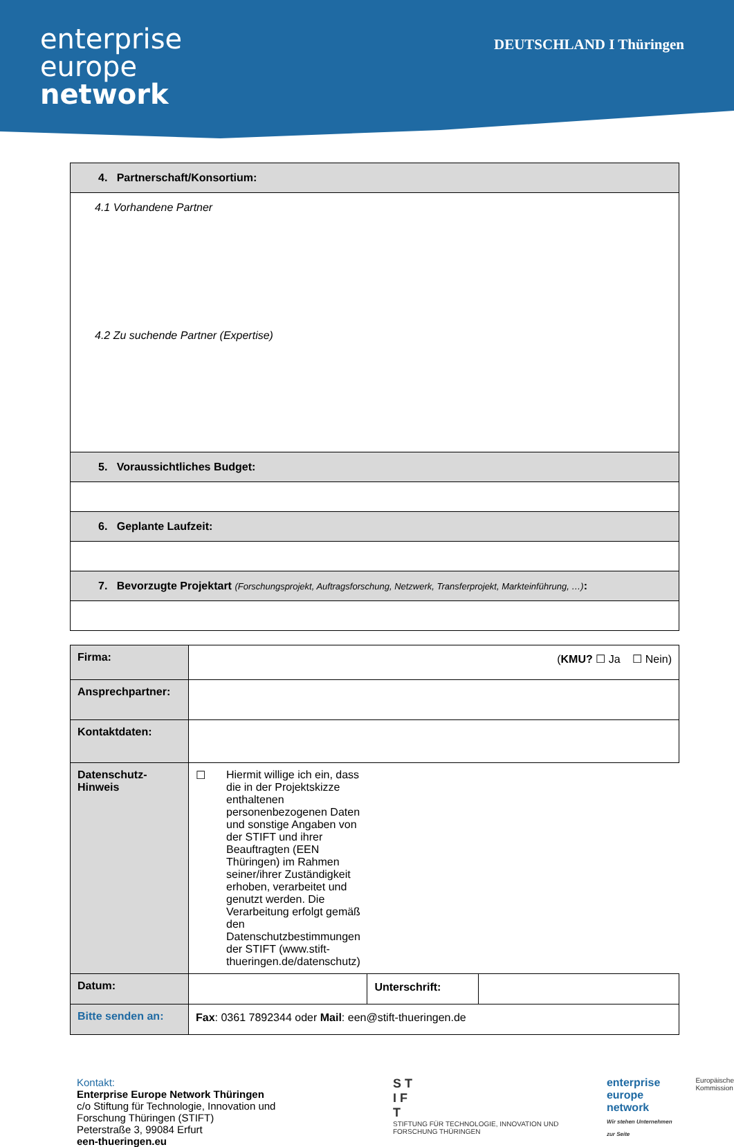enterprise
europe
network
DEUTSCHLAND I Thüringen
| 4. Partnerschaft/Konsortium: |
| --- |
| 4.1 Vorhandene Partner 4.2 Zu suchende Partner (Expertise) |
| 5. Voraussichtliches Budget: |
| 6. Geplante Laufzeit: |
| 7. Bevorzugte Projektart (Forschungsprojekt, Auftragsforschung, Netzwerk, Transferprojekt, Markteinführung, …) : |
| Firma: | ( KMU? ☐ Ja ☐ Nein) | | |
| Ansprechpartner: | | | |
| Kontaktdaten: | | | |
| Datenschutz- Hinweis | ☐ Hiermit willige ich ein, dass die in der Projektskizze enthaltenen personenbezogenen Daten und sonstige Angaben von der STIFT und ihrer Beauftragten (EEN Thüringen) im Rahmen seiner/ihrer Zuständigkeit erhoben, verarbeitet und genutzt werden. Die Verarbeitung erfolgt gemäß den Datenschutzbestimmungen der STIFT (www.stift-thueringen.de/datenschutz) | | |
| Datum: | | Unterschrift: | |
| Bitte senden an: | Fax : 0361 7892344 oder Mail : een@stift-thueringen.de | | |
Kontakt:
Enterprise Europe Network Thüringen
c/o Stiftung für Technologie, Innovation und Forschung Thüringen (STIFT)
Peterstraße 3, 99084 Erfurt
een-thueringen.eu
S T
I F
T
STIFTUNG FÜR TECHNOLOGIE, INNOVATION UND FORSCHUNG THÜRINGEN
enterprise
europe
network
Wir stehen Unternehmen zur Seite
Europäische
Kommission